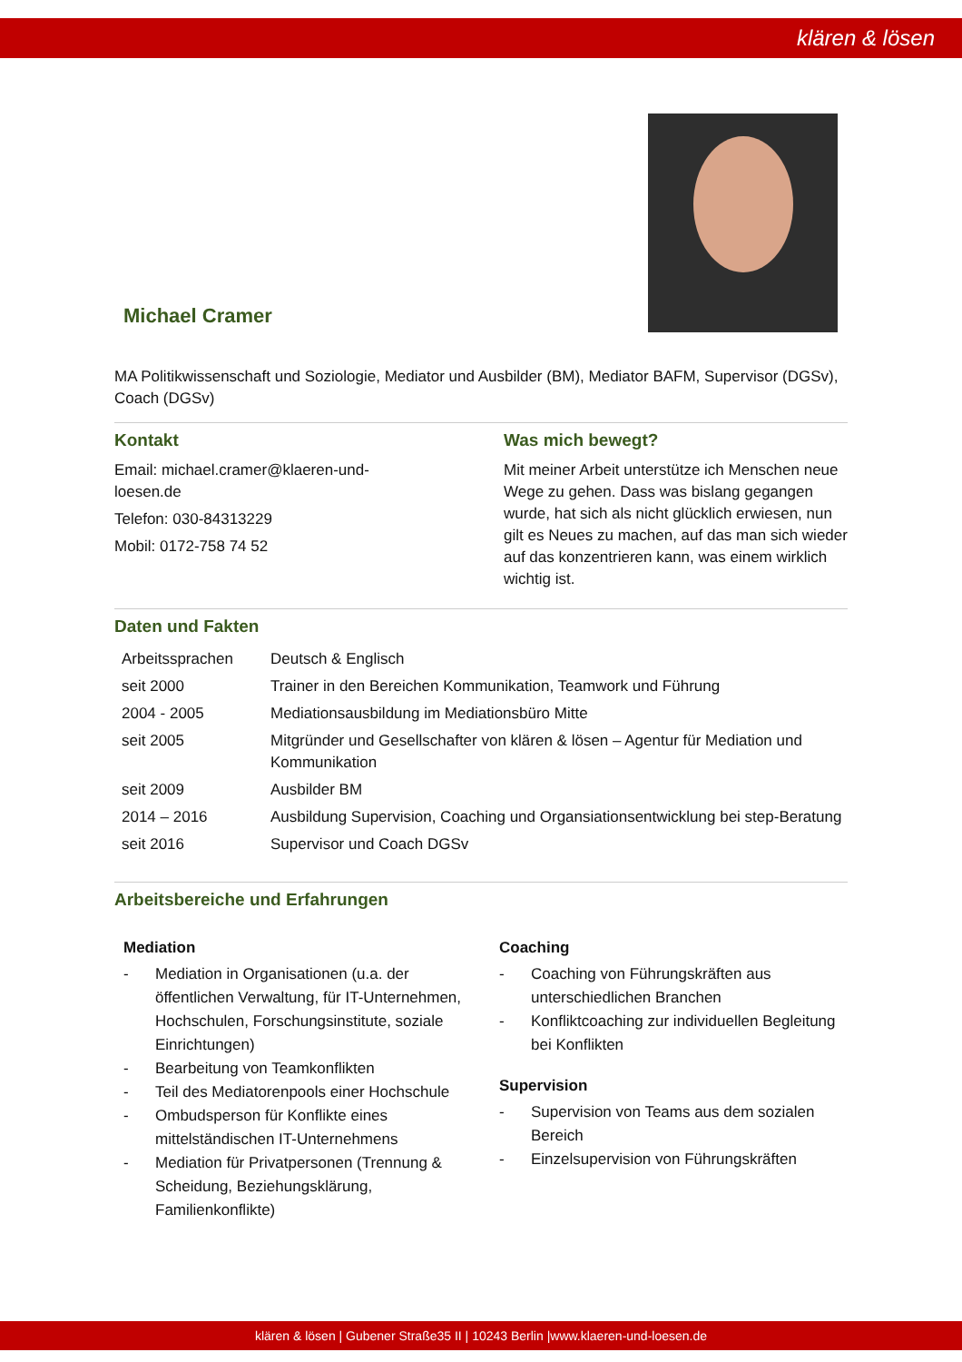klären & lösen
Michael Cramer
MA Politikwissenschaft und Soziologie, Mediator und Ausbilder (BM), Mediator BAFM, Supervisor (DGSv), Coach (DGSv)
Kontakt
Email: michael.cramer@klaeren-und-
loesen.de
Telefon: 030-84313229
Mobil: 0172-758 74 52
Was mich bewegt?
Mit meiner Arbeit unterstütze ich Menschen neue Wege zu gehen. Dass was bislang gegangen wurde, hat sich als nicht glücklich erwiesen, nun gilt es Neues zu machen, auf das man sich wieder auf das konzentrieren kann, was einem wirklich wichtig ist.
Daten und Fakten
| Arbeitssprachen | Deutsch & Englisch |
| seit 2000 | Trainer in den Bereichen Kommunikation, Teamwork und Führung |
| 2004 - 2005 | Mediationsausbildung im Mediationsbüro Mitte |
| seit 2005 | Mitgründer und Gesellschafter von klären & lösen – Agentur für Mediation und Kommunikation |
| seit 2009 | Ausbilder BM |
| 2014 – 2016 | Ausbildung Supervision, Coaching und Organsiationsentwicklung bei step-Beratung |
| seit 2016 | Supervisor und Coach DGSv |
Arbeitsbereiche und Erfahrungen
Mediation
- Mediation in Organisationen (u.a. der öffentlichen Verwaltung, für IT-Unternehmen, Hochschulen, Forschungsinstitute, soziale Einrichtungen)
- Bearbeitung von Teamkonflikten
- Teil des Mediatorenpools einer Hochschule
- Ombudsperson für Konflikte eines mittelständischen IT-Unternehmens
- Mediation für Privatpersonen (Trennung & Scheidung, Beziehungsklärung, Familienkonflikte)
Coaching
- Coaching von Führungskräften aus unterschiedlichen Branchen
- Konfliktcoaching zur individuellen Begleitung bei Konflikten
Supervision
- Supervision von Teams aus dem sozialen Bereich
- Einzelsupervision von Führungskräften
klären & lösen | Gubener Straße35 II | 10243 Berlin |www.klaeren-und-loesen.de